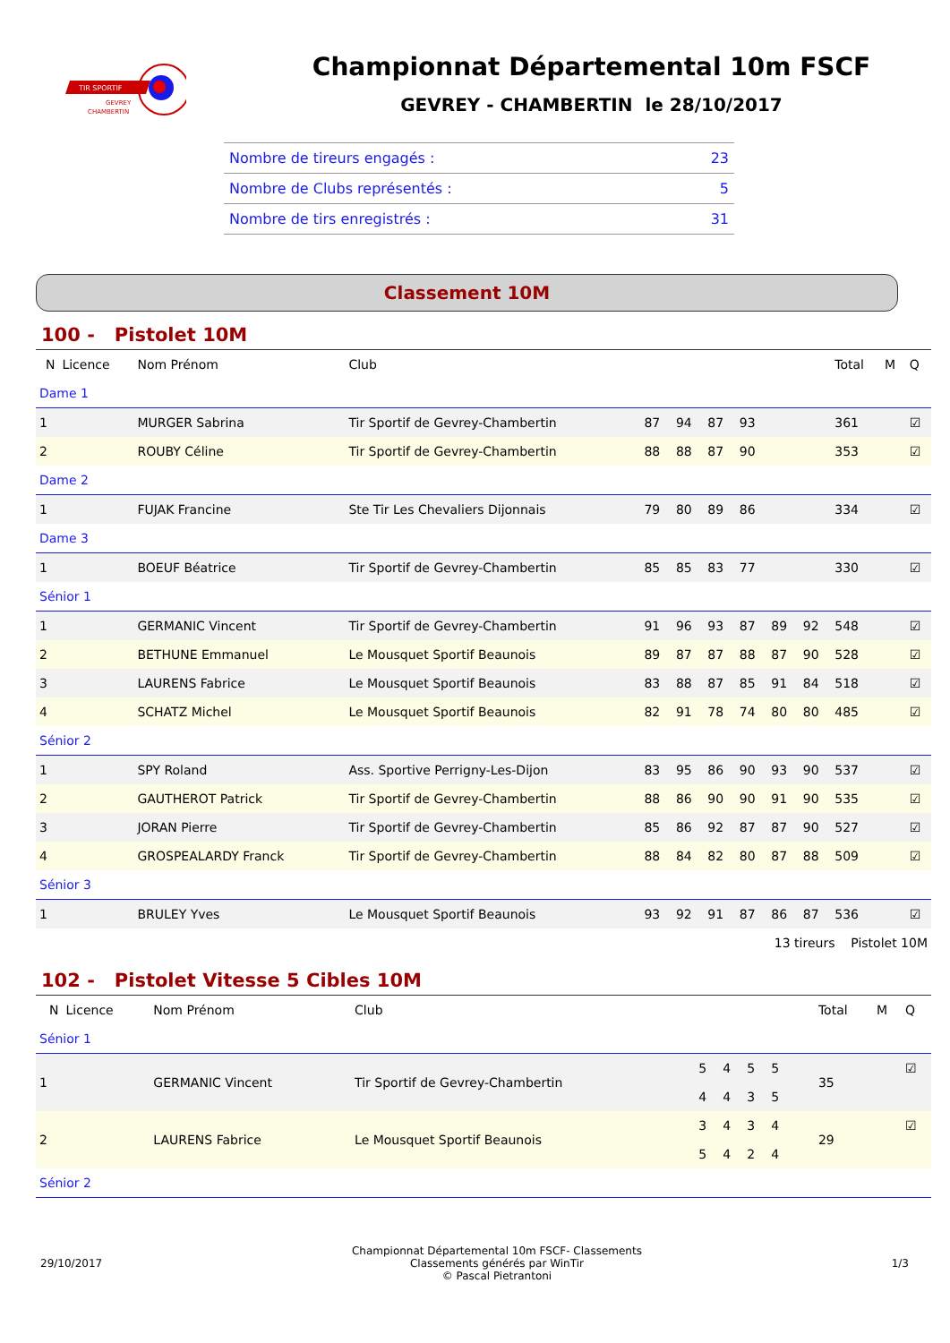TIR SPORTIF
GEVREY
CHAMBERTIN
Championnat Départemental 10m FSCF
GEVREY - CHAMBERTIN le 28/10/2017
| Nombre de tireurs engagés : | 23 |
| Nombre de Clubs représentés : | 5 |
| Nombre de tirs enregistrés : | 31 |
Classement 10M
100 - Pistolet 10M
| N | Licence | Nom Prénom | Club | | | | | | | Total | M | Q |
| --- | --- | --- | --- | --- | --- | --- | --- | --- | --- | --- | --- | --- |
| Dame 1 | | | | | | | | | | | | |
| 1 | | MURGER Sabrina | Tir Sportif de Gevrey-Chambertin | 87 | 94 | 87 | 93 | | | 361 | | ☑ |
| 2 | | ROUBY Céline | Tir Sportif de Gevrey-Chambertin | 88 | 88 | 87 | 90 | | | 353 | | ☑ |
| Dame 2 | | | | | | | | | | | | |
| 1 | | FUJAK Francine | Ste Tir Les Chevaliers Dijonnais | 79 | 80 | 89 | 86 | | | 334 | | ☑ |
| Dame 3 | | | | | | | | | | | | |
| 1 | | BOEUF Béatrice | Tir Sportif de Gevrey-Chambertin | 85 | 85 | 83 | 77 | | | 330 | | ☑ |
| Sénior 1 | | | | | | | | | | | | |
| 1 | | GERMANIC Vincent | Tir Sportif de Gevrey-Chambertin | 91 | 96 | 93 | 87 | 89 | 92 | 548 | | ☑ |
| 2 | | BETHUNE Emmanuel | Le Mousquet Sportif Beaunois | 89 | 87 | 87 | 88 | 87 | 90 | 528 | | ☑ |
| 3 | | LAURENS Fabrice | Le Mousquet Sportif Beaunois | 83 | 88 | 87 | 85 | 91 | 84 | 518 | | ☑ |
| 4 | | SCHATZ Michel | Le Mousquet Sportif Beaunois | 82 | 91 | 78 | 74 | 80 | 80 | 485 | | ☑ |
| Sénior 2 | | | | | | | | | | | | |
| 1 | | SPY Roland | Ass. Sportive Perrigny-Les-Dijon | 83 | 95 | 86 | 90 | 93 | 90 | 537 | | ☑ |
| 2 | | GAUTHEROT Patrick | Tir Sportif de Gevrey-Chambertin | 88 | 86 | 90 | 90 | 91 | 90 | 535 | | ☑ |
| 3 | | JORAN Pierre | Tir Sportif de Gevrey-Chambertin | 85 | 86 | 92 | 87 | 87 | 90 | 527 | | ☑ |
| 4 | | GROSPEALARDY Franck | Tir Sportif de Gevrey-Chambertin | 88 | 84 | 82 | 80 | 87 | 88 | 509 | | ☑ |
| Sénior 3 | | | | | | | | | | | | |
| 1 | | BRULEY Yves | Le Mousquet Sportif Beaunois | 93 | 92 | 91 | 87 | 86 | 87 | 536 | | ☑ |
| 13 tireurs Pistolet 10M | | | | | | | | | | | | |
102 - Pistolet Vitesse 5 Cibles 10M
| N | Licence | Nom Prénom | Club | | | | | | | Total | M | Q |
| --- | --- | --- | --- | --- | --- | --- | --- | --- | --- | --- | --- | --- |
| Sénior 1 | | | | | | | | | | | | |
| 1 | | GERMANIC Vincent | Tir Sportif de Gevrey-Chambertin | 5 | 4 | 5 | 5 | | | 35 | | ☑ |
| | | | | 4 | 4 | 3 | 5 | | | | | |
| 2 | | LAURENS Fabrice | Le Mousquet Sportif Beaunois | 3 | 4 | 3 | 4 | | | 29 | | ☑ |
| | | | | 5 | 4 | 2 | 4 | | | | | |
| Sénior 2 | | | | | | | | | | | | |
29/10/2017
Championnat Départemental 10m FSCF- Classements
Classements générés par WinTir
© Pascal Pietrantoni
1/3